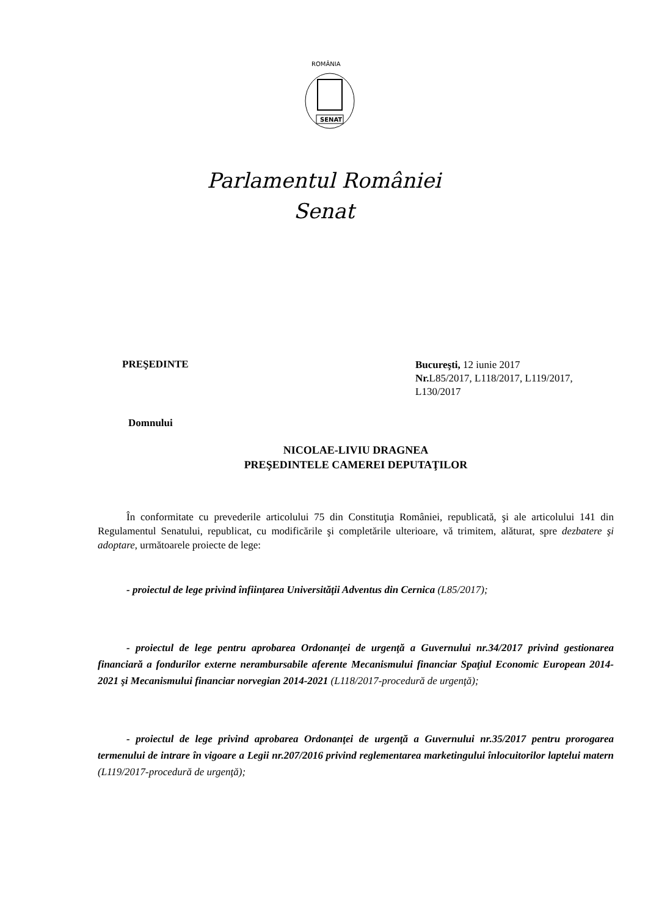ROMÂNIA
SENAT
Parlamentul României
Senat
PREŞEDINTE
Bucureşti, 12 iunie 2017
Nr. L85/2017, L118/2017, L119/2017, L130/2017
Domnului
NICOLAE-LIVIU DRAGNEA
PREŞEDINTELE CAMEREI DEPUTAŢILOR
În conformitate cu prevederile articolului 75 din Constituţia României, republicată, şi ale articolului 141 din Regulamentul Senatului, republicat, cu modificările şi completările ulterioare, vă trimitem, alăturat, spre dezbatere şi adoptare, următoarele proiecte de lege:
- proiectul de lege privind înfiinţarea Universităţii Adventus din Cernica (L85/2017);
- proiectul de lege pentru aprobarea Ordonanţei de urgenţă a Guvernului nr.34/2017 privind gestionarea financiară a fondurilor externe nerambursabile aferente Mecanismului financiar Spaţiul Economic European 2014-2021 şi Mecanismului financiar norvegian 2014-2021 (L118/2017-procedură de urgenţă);
- proiectul de lege privind aprobarea Ordonanţei de urgenţă a Guvernului nr.35/2017 pentru prorogarea termenului de intrare în vigoare a Legii nr.207/2016 privind reglementarea marketingului înlocuitorilor laptelui matern (L119/2017-procedură de urgenţă);